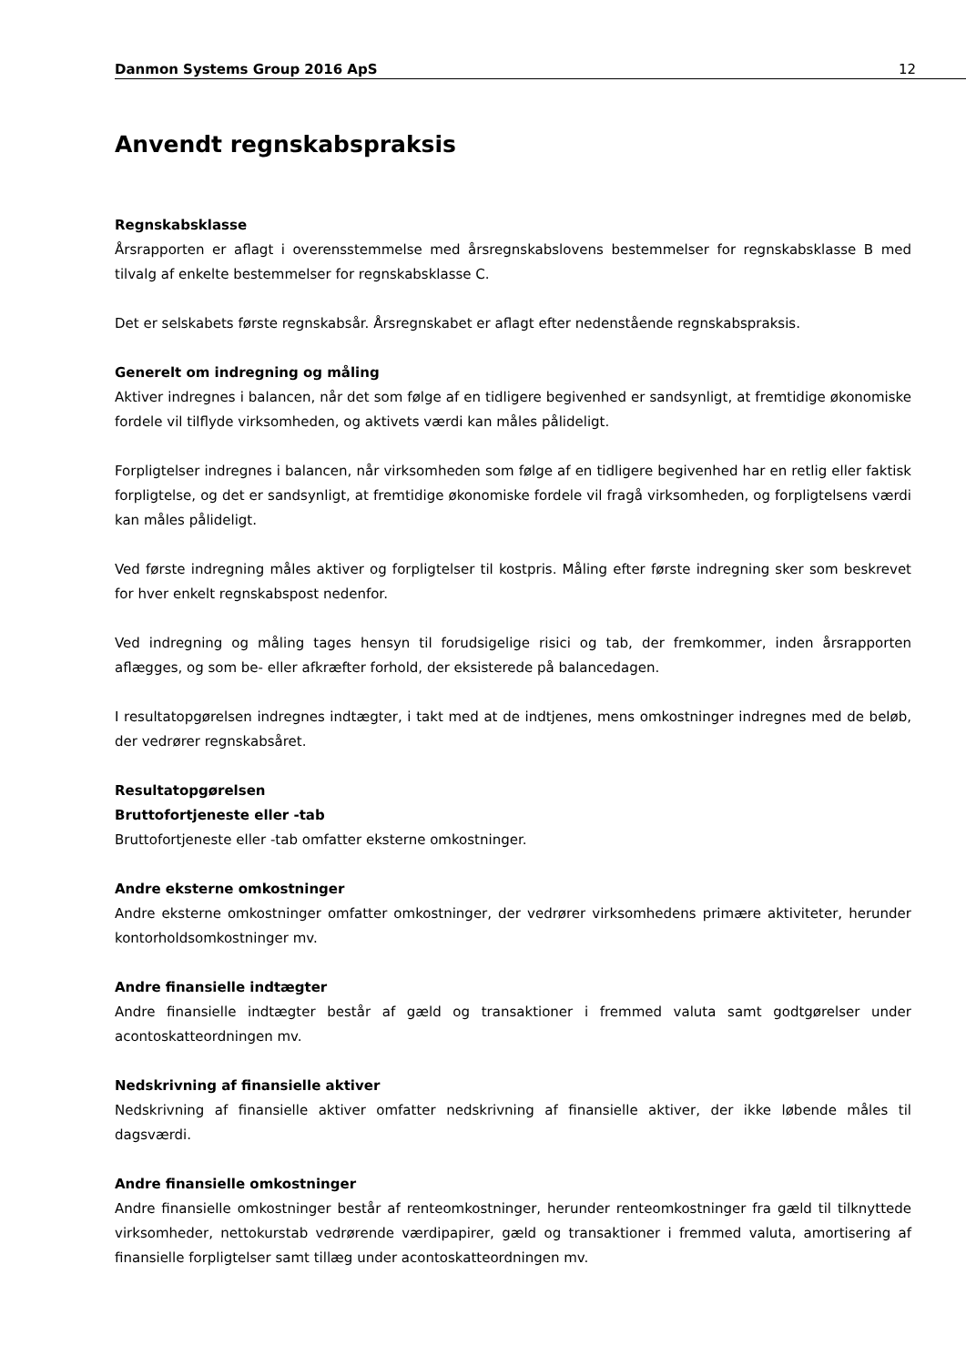Danmon Systems Group 2016 ApS 12
Anvendt regnskabspraksis
Regnskabsklasse
Årsrapporten er aflagt i overensstemmelse med årsregnskabslovens bestemmelser for regnskabsklasse B med tilvalg af enkelte bestemmelser for regnskabsklasse C.
Det er selskabets første regnskabsår. Årsregnskabet er aflagt efter nedenstående regnskabspraksis.
Generelt om indregning og måling
Aktiver indregnes i balancen, når det som følge af en tidligere begivenhed er sandsynligt, at fremtidige økonomiske fordele vil tilflyde virksomheden, og aktivets værdi kan måles pålideligt.
Forpligtelser indregnes i balancen, når virksomheden som følge af en tidligere begivenhed har en retlig eller faktisk forpligtelse, og det er sandsynligt, at fremtidige økonomiske fordele vil fragå virksomheden, og forpligtelsens værdi kan måles pålideligt.
Ved første indregning måles aktiver og forpligtelser til kostpris. Måling efter første indregning sker som beskrevet for hver enkelt regnskabspost nedenfor.
Ved indregning og måling tages hensyn til forudsigelige risici og tab, der fremkommer, inden årsrapporten aflægges, og som be- eller afkræfter forhold, der eksisterede på balancedagen.
I resultatopgørelsen indregnes indtægter, i takt med at de indtjenes, mens omkostninger indregnes med de beløb, der vedrører regnskabsåret.
Resultatopgørelsen
Bruttofortjeneste eller -tab
Bruttofortjeneste eller -tab omfatter eksterne omkostninger.
Andre eksterne omkostninger
Andre eksterne omkostninger omfatter omkostninger, der vedrører virksomhedens primære aktiviteter, herunder kontorholdsomkostninger mv.
Andre finansielle indtægter
Andre finansielle indtægter består af gæld og transaktioner i fremmed valuta samt godtgørelser under acontoskatteordningen mv.
Nedskrivning af finansielle aktiver
Nedskrivning af finansielle aktiver omfatter nedskrivning af finansielle aktiver, der ikke løbende måles til dagsværdi.
Andre finansielle omkostninger
Andre finansielle omkostninger består af renteomkostninger, herunder renteomkostninger fra gæld til tilknyttede virksomheder, nettokurstab vedrørende værdipapirer, gæld og transaktioner i fremmed valuta, amortisering af finansielle forpligtelser samt tillæg under acontoskatteordningen mv.